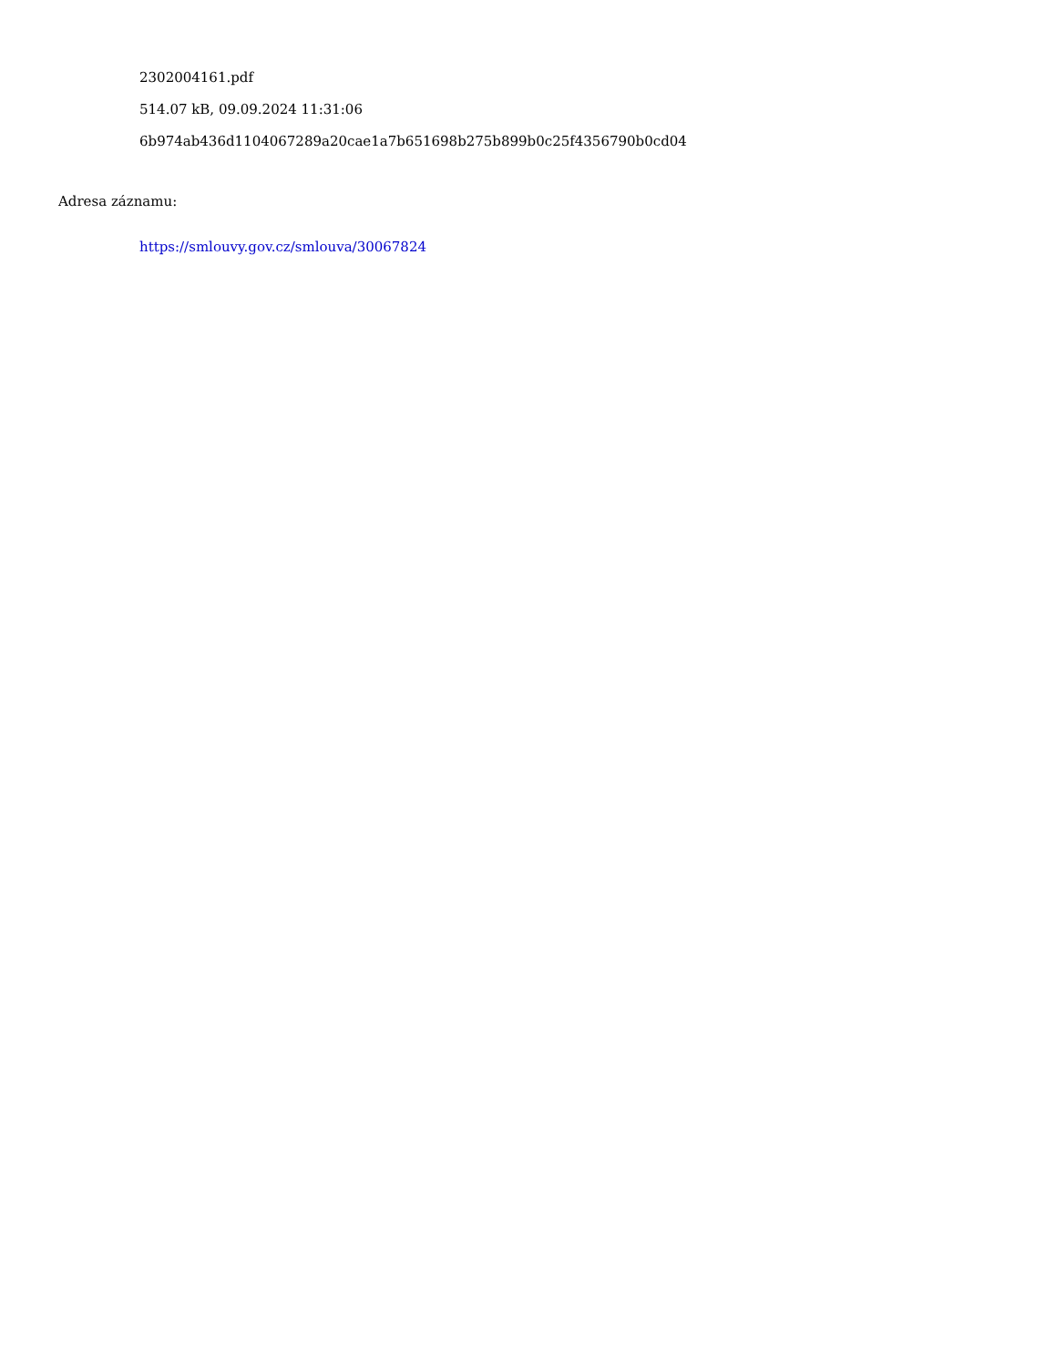2302004161.pdf
514.07 kB, 09.09.2024 11:31:06
6b974ab436d1104067289a20cae1a7b651698b275b899b0c25f4356790b0cd04
Adresa záznamu:
https://smlouvy.gov.cz/smlouva/30067824